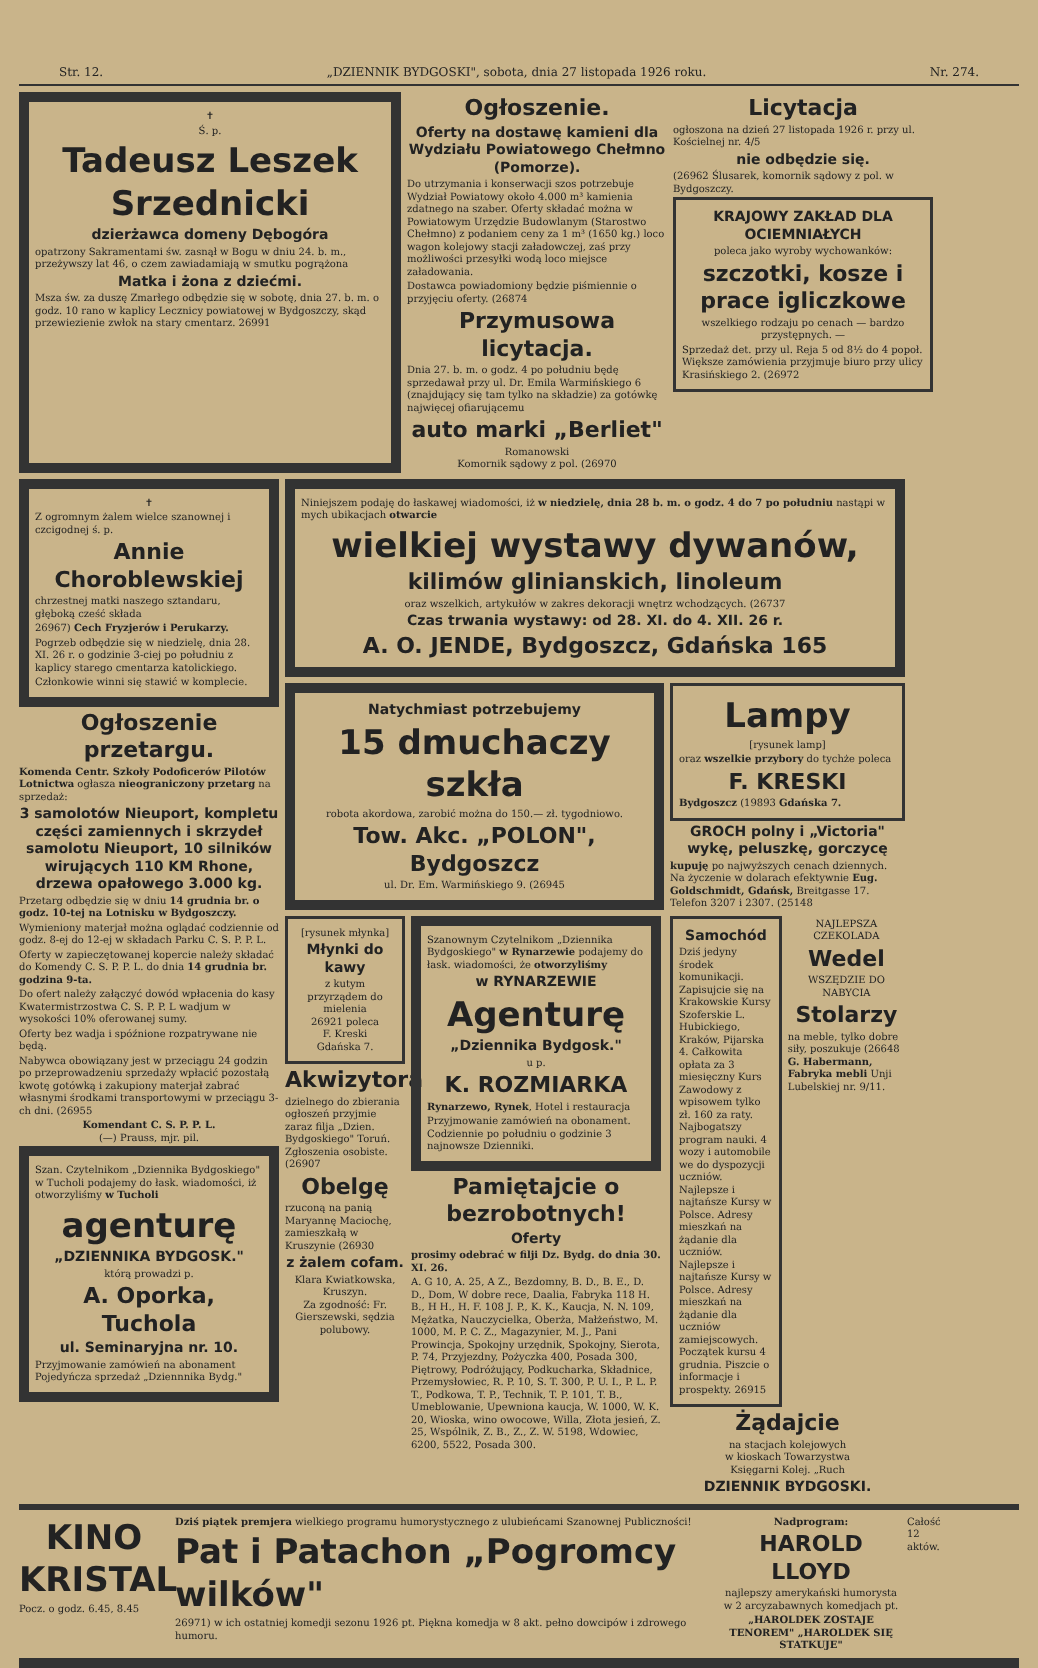Str. 12. „DZIENNIK BYDGOSKI", sobota, dnia 27 listopada 1926 roku. Nr. 274.
✝
Ś. p.
Tadeusz Leszek Srzednicki
dzierżawca domeny Dębogóra
opatrzony Sakramentami św. zasnął w Bogu w dniu 24. b. m., przeżywszy lat 46, o czem zawiadamiają w smutku pogrążona
Matka i żona z dziećmi.
Msza św. za duszę Zmarłego odbędzie się w sobotę, dnia 27. b. m. o godz. 10 rano w kaplicy Lecznicy powiatowej w Bydgoszczy, skąd przewiezienie zwłok na stary cmentarz. 26991
Ogłoszenie.
Oferty na dostawę kamieni dla Wydziału Powiatowego Chełmno (Pomorze).
Do utrzymania i konserwacji szos potrzebuje Wydział Powiatowy około 4.000 m³ kamienia zdatnego na szaber. Oferty składać można w Powiatowym Urzędzie Budowlanym (Starostwo Chełmno) z podaniem ceny za 1 m³ (1650 kg.) loco wagon kolejowy stacji załadowczej, zaś przy możliwości przesyłki wodą loco miejsce załadowania.
Dostawca powiadomiony będzie piśmiennie o przyjęciu oferty. (26874
Przymusowa licytacja.
Dnia 27. b. m. o godz. 4 po południu będę sprzedawał przy ul. Dr. Emila Warmińskiego 6 (znajdujący się tam tylko na składzie) za gotówkę najwięcej ofiarującemu
auto marki „Berliet"
Romanowski
Komornik sądowy z pol. (26970
Licytacja
ogłoszona na dzień 27 listopada 1926 r. przy ul. Kościelnej nr. 4/5
nie odbędzie się.
(26962 Ślusarek, komornik sądowy z pol. w Bydgoszczy.
KRAJOWY ZAKŁAD DLA OCIEMNIAŁYCH
poleca jako wyroby wychowanków:
szczotki, kosze i prace igliczkowe
wszelkiego rodzaju po cenach — bardzo przystępnych. —
Sprzedaż det. przy ul. Reja 5 od 8½ do 4 popoł. Większe zamówienia przyjmuje biuro przy ulicy Krasińskiego 2. (26972
✝
Z ogromnym żalem wielce szanownej i czcigodnej ś. p.
Annie Choroblewskiej
chrzestnej matki naszego sztandaru, głęboką cześć składa
26967) Cech Fryzjerów i Perukarzy.
Pogrzeb odbędzie się w niedzielę, dnia 28. XI. 26 r. o godzinie 3-ciej po południu z kaplicy starego cmentarza katolickiego.
Członkowie winni się stawić w komplecie.
Ogłoszenie przetargu.
Komenda Centr. Szkoły Podoficerów Pilotów Lotnictwa ogłasza nieograniczony przetarg na sprzedaż:
3 samolotów Nieuport, kompletu części zamiennych i skrzydeł samolotu Nieuport, 10 silników wirujących 110 KM Rhone, drzewa opałowego 3.000 kg.
Przetarg odbędzie się w dniu 14 grudnia br. o godz. 10-tej na Lotnisku w Bydgoszczy.
Wymieniony materjał można oglądać codziennie od godz. 8-ej do 12-ej w składach Parku C. S. P. P. L.
Oferty w zapieczętowanej kopercie należy składać do Komendy C. S. P. P. L. do dnia 14 grudnia br. godzina 9-ta.
Do ofert należy załączyć dowód wpłacenia do kasy Kwatermistrzostwa C. S. P. P. L wadjum w wysokości 10% oferowanej sumy.
Oferty bez wadja i spóźnione rozpatrywane nie będą.
Nabywca obowiązany jest w przeciągu 24 godzin po przeprowadzeniu sprzedaży wpłacić pozostałą kwotę gotówką i zakupiony materjał zabrać własnymi środkami transportowymi w przeciągu 3-ch dni. (26955
Komendant C. S. P. P. L.
(—) Prauss, mjr. pil.
Szan. Czytelnikom „Dziennika Bydgoskiego" w Tucholi podajemy do łask. wiadomości, iż otworzyliśmy w Tucholi
agenturę
„DZIENNIKA BYDGOSK."
którą prowadzi p.
A. Oporka, Tuchola
ul. Seminaryjna nr. 10.
Przyjmowanie zamówień na abonament Pojedyńcza sprzedaż „Dziennnika Bydg."
Niniejszem podaję do łaskawej wiadomości, iż w niedzielę, dnia 28 b. m. o godz. 4 do 7 po południu nastąpi w mych ubikacjach otwarcie
wielkiej wystawy dywanów,
kilimów glinianskich, linoleum
oraz wszelkich, artykułów w zakres dekoracji wnętrz wchodzących. (26737
Czas trwania wystawy: od 28. XI. do 4. XII. 26 r.
A. O. JENDE, Bydgoszcz, Gdańska 165
Natychmiast potrzebujemy
15 dmuchaczy szkła
robota akordowa, zarobić można do 150.— zł. tygodniowo.
Tow. Akc. „POLON", Bydgoszcz
ul. Dr. Em. Warmińskiego 9. (26945
[rysunek młynka]
Młynki do kawy
z kutym przyrządem do mielenia
26921 poleca
F. Kreski
Gdańska 7.
Akwizytora
dzielnego do zbierania ogłoszeń przyjmie zaraz filja „Dzien. Bydgoskiego" Toruń. Zgłoszenia osobiste. (26907
Obelgę
rzuconą na panią Maryannę Maciochę, zamieszkałą w Kruszynie (26930
z żalem cofam.
Klara Kwiatkowska, Kruszyn.
Za zgodność: Fr. Gierszewski, sędzia polubowy.
Szanownym Czytelnikom „Dziennika Bydgoskiego" w Rynarzewie podajemy do łask. wiadomości, że otworzyliśmy
w RYNARZEWIE
Agenturę
„Dziennika Bydgosk."
u p.
K. ROZMIARKA
Rynarzewo, Rynek, Hotel i restauracja
Przyjmowanie zamówień na obonament. Codziennie po południu o godzinie 3 najnowsze Dzienniki.
Pamiętajcie o bezrobotnych!
Oferty
prosimy odebrać w filji Dz. Bydg. do dnia 30. XI. 26.
A. G 10, A. 25, A Z., Bezdomny, B. D., B. E., D. D., Dom, W dobre rece, Daalia, Fabryka 118 H. B., H H., H. F. 108 J. P., K. K., Kaucja, N. N. 109, Mężatka, Nauczycielka, Oberża, Małżeństwo, M. 1000, M. P. C. Z., Magazynier, M. J., Pani Prowincja, Spokojny urzędnik, Spokojny, Sierota, P. 74, Przyjezdny, Pożyczka 400, Posada 300, Piętrowy, Podróżujący, Podkucharka, Składnice, Przemysłowiec, R. P. 10, S. T. 300, P. U. I., P. L. P. T., Podkowa, T. P., Technik, T. P. 101, T. B., Umeblowanie, Upewniona kaucja, W. 1000, W. K. 20, Wioska, wino owocowe, Willa, Złota jesień, Z. 25, Wspólnik, Z. B., Z., Z. W. 5198, Wdowiec, 6200, 5522, Posada 300.
Lampy
[rysunek lamp]
oraz wszelkie przybory do tychże poleca
F. KRESKI
Bydgoszcz (19893 Gdańska 7.
GROCH polny i „Victoria" wykę, peluszkę, gorczycę
kupuję po najwyższych cenach dziennych. Na życzenie w dolarach efektywnie Eug. Goldschmidt, Gdańsk, Breitgasse 17. Telefon 3207 i 2307. (25148
Samochód
Dziś jedyny środek komunikacji. Zapisujcie się na Krakowskie Kursy Szoferskie L. Hubickiego, Kraków, Pijarska 4. Całkowita opłata za 3 miesięczny Kurs Zawodowy z wpisowem tylko zł. 160 za raty. Najbogatszy program nauki. 4 wozy i automobile we do dyspozycji uczniów. Najlepsze i najtańsze Kursy w Polsce. Adresy mieszkań na żądanie dla uczniów. Najlepsze i najtańsze Kursy w Polsce. Adresy mieszkań na żądanie dla uczniów zamiejscowych. Początek kursu 4 grudnia. Piszcie o informacje i prospekty. 26915
NAJLEPSZA CZEKOLADA
Wedel
WSZĘDZIE DO NABYCIA
Stolarzy
na meble, tylko dobre siły, poszukuje (26648 G. Habermann, Fabryka mebli Unji Lubelskiej nr. 9/11.
Żądajcie
na stacjach kolejowych
w kioskach Towarzystwa
Księgarni Kolej. „Ruch
DZIENNIK BYDGOSKI.
KINO KRISTAL
Pocz. o godz. 6.45, 8.45
Dziś piątek premjera wielkiego programu humorystycznego z ulubieńcami Szanownej Publiczności!
Pat i Patachon „Pogromcy wilków"
26971) w ich ostatniej komedji sezonu 1926 pt. Piękna komedja w 8 akt. pełno dowcipów i zdrowego humoru.
Nadprogram:
HAROLD LLOYD
najlepszy amerykański humorysta w 2 arcyzabawnych komedjach pt.
„HAROLDEK ZOSTAJE TENOREM" „HAROLDEK SIĘ STATKUJE"
Całość 12 aktów.